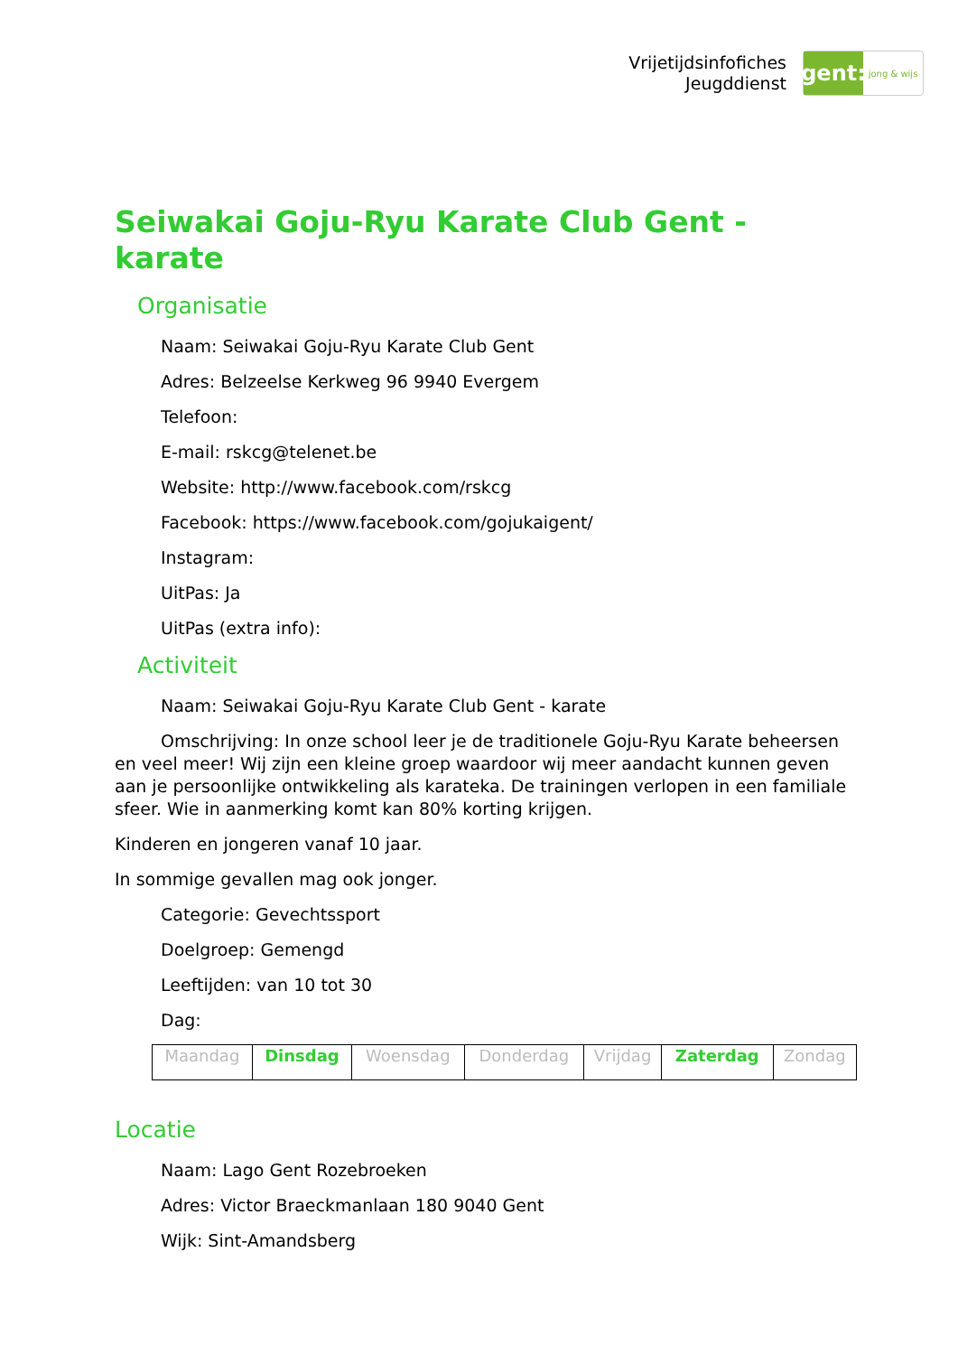Vrijetijdsinfofiches
Jeugddienst
gent:
jong & wijs
Seiwakai Goju-Ryu Karate Club Gent - karate
Organisatie
Naam: Seiwakai Goju-Ryu Karate Club Gent
Adres: Belzeelse Kerkweg 96 9940 Evergem
Telefoon:
E-mail: rskcg@telenet.be
Website: http://www.facebook.com/rskcg
Facebook: https://www.facebook.com/gojukaigent/
Instagram:
UitPas: Ja
UitPas (extra info):
Activiteit
Naam: Seiwakai Goju-Ryu Karate Club Gent - karate
Omschrijving: In onze school leer je de traditionele Goju-Ryu Karate beheersen en veel meer! Wij zijn een kleine groep waardoor wij meer aandacht kunnen geven aan je persoonlijke ontwikkeling als karateka. De trainingen verlopen in een familiale sfeer. Wie in aanmerking komt kan 80% korting krijgen.
Kinderen en jongeren vanaf 10 jaar.
In sommige gevallen mag ook jonger.
Categorie: Gevechtssport
Doelgroep: Gemengd
Leeftijden: van 10 tot 30
Dag:
| Maandag | Dinsdag | Woensdag | Donderdag | Vrijdag | Zaterdag | Zondag |
Locatie
Naam: Lago Gent Rozebroeken
Adres: Victor Braeckmanlaan 180 9040 Gent
Wijk: Sint-Amandsberg